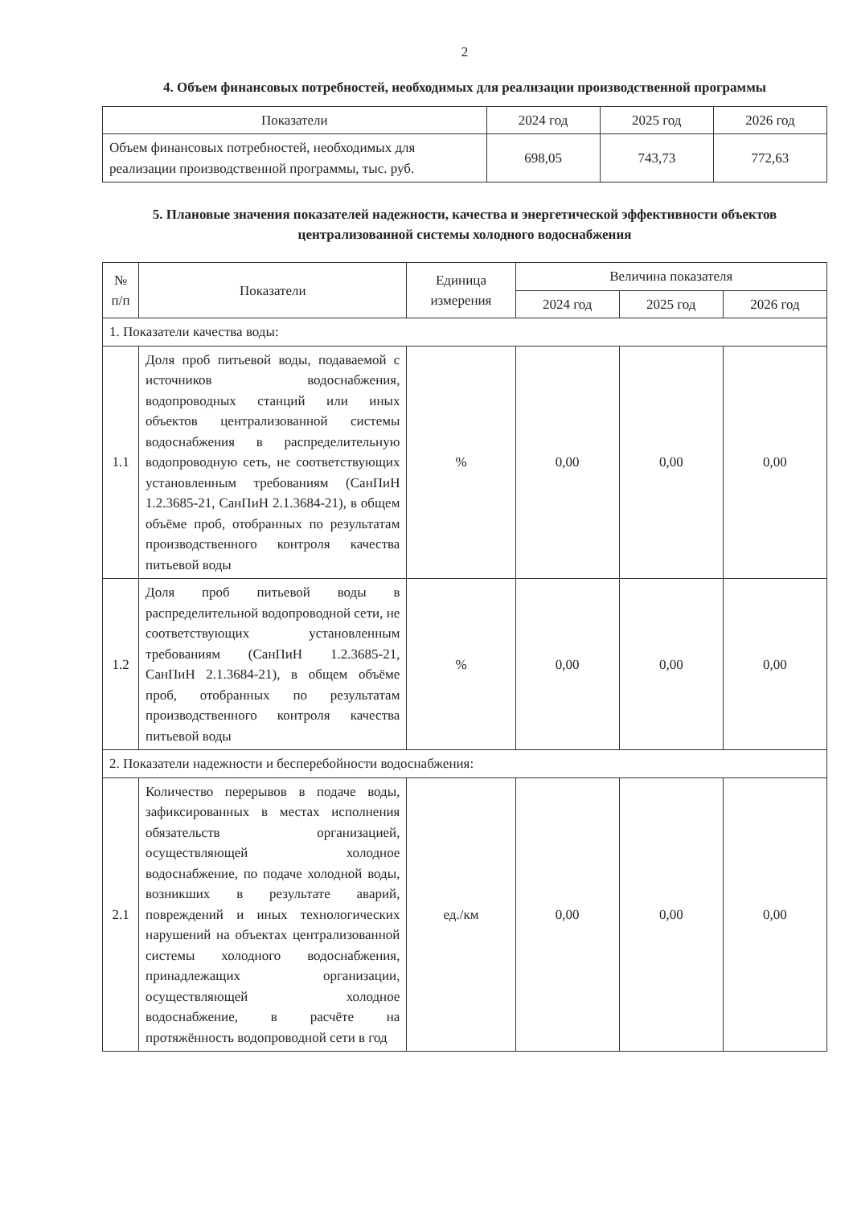2
4. Объем финансовых потребностей, необходимых для реализации производственной программы
| Показатели | 2024 год | 2025 год | 2026 год |
| --- | --- | --- | --- |
| Объем финансовых потребностей, необходимых для реализации производственной программы, тыс. руб. | 698,05 | 743,73 | 772,63 |
5. Плановые значения показателей надежности, качества и энергетической эффективности объектов централизованной системы холодного водоснабжения
| № п/п | Показатели | Единица измерения | Величина показателя | | |
| --- | --- | --- | --- | --- | --- |
| | | | 2024 год | 2025 год | 2026 год |
| 1. Показатели качества воды: | | | | | |
| 1.1 | Доля проб питьевой воды, подаваемой с источников водоснабжения, водопроводных станций или иных объектов централизованной системы водоснабжения в распределительную водопроводную сеть, не соответствующих установленным требованиям (СанПиН 1.2.3685-21, СанПиН 2.1.3684-21), в общем объёме проб, отобранных по результатам производственного контроля качества питьевой воды | % | 0,00 | 0,00 | 0,00 |
| 1.2 | Доля проб питьевой воды в распределительной водопроводной сети, не соответствующих установленным требованиям (СанПиН 1.2.3685-21, СанПиН 2.1.3684-21), в общем объёме проб, отобранных по результатам производственного контроля качества питьевой воды | % | 0,00 | 0,00 | 0,00 |
| 2. Показатели надежности и бесперебойности водоснабжения: | | | | | |
| 2.1 | Количество перерывов в подаче воды, зафиксированных в местах исполнения обязательств организацией, осуществляющей холодное водоснабжение, по подаче холодной воды, возникших в результате аварий, повреждений и иных технологических нарушений на объектах централизованной системы холодного водоснабжения, принадлежащих организации, осуществляющей холодное водоснабжение, в расчёте на протяжённость водопроводной сети в год | ед./км | 0,00 | 0,00 | 0,00 |